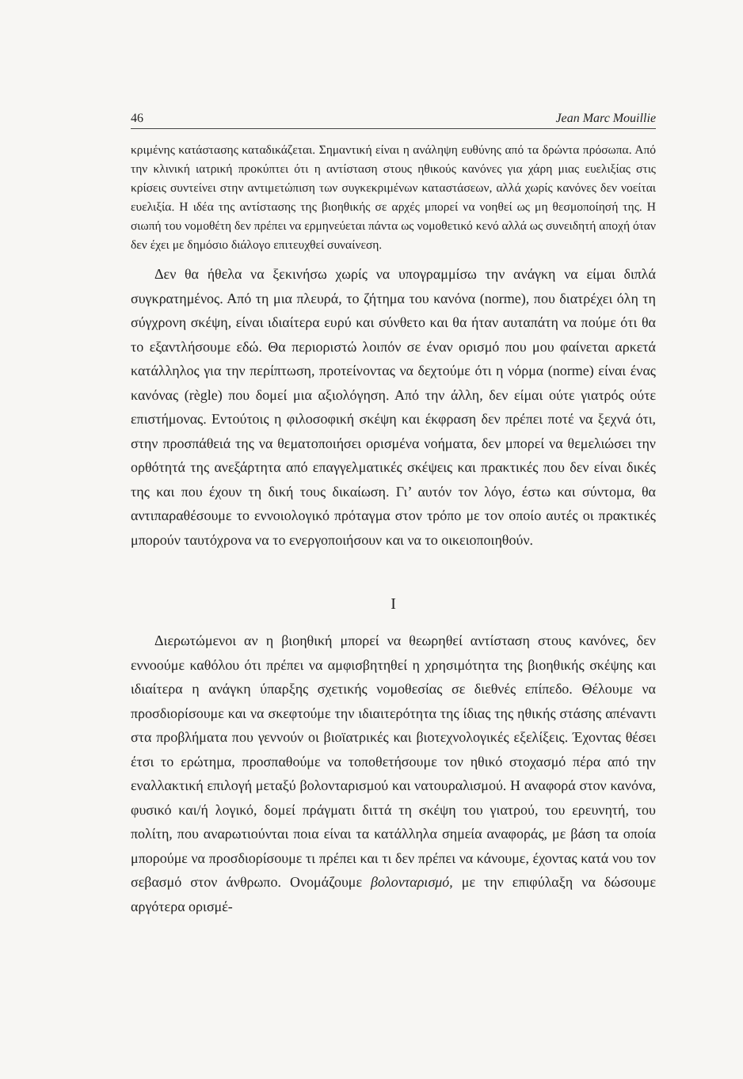46 Jean Marc Mouillie
κριμένης κατάστασης καταδικάζεται. Σημαντική είναι η ανάληψη ευθύνης από τα δρώντα πρόσωπα. Από την κλινική ιατρική προκύπτει ότι η αντίσταση στους ηθικούς κανόνες για χάρη μιας ευελιξίας στις κρίσεις συντείνει στην αντιμετώπιση των συγκεκριμένων καταστάσεων, αλλά χωρίς κανόνες δεν νοείται ευελιξία. Η ιδέα της αντίστασης της βιοηθικής σε αρχές μπορεί να νοηθεί ως μη θεσμοποίησή της. Η σιωπή του νομοθέτη δεν πρέπει να ερμηνεύεται πάντα ως νομοθετικό κενό αλλά ως συνειδητή αποχή όταν δεν έχει με δημόσιο διάλογο επιτευχθεί συναίνεση.
Δεν θα ήθελα να ξεκινήσω χωρίς να υπογραμμίσω την ανάγκη να είμαι διπλά συγκρατημένος. Από τη μια πλευρά, το ζήτημα του κανόνα (norme), που διατρέχει όλη τη σύγχρονη σκέψη, είναι ιδιαίτερα ευρύ και σύνθετο και θα ήταν αυταπάτη να πούμε ότι θα το εξαντλήσουμε εδώ. Θα περιοριστώ λοιπόν σε έναν ορισμό που μου φαίνεται αρκετά κατάλληλος για την περίπτωση, προτείνοντας να δεχτούμε ότι η νόρμα (norme) είναι ένας κανόνας (règle) που δομεί μια αξιολόγηση. Από την άλλη, δεν είμαι ούτε γιατρός ούτε επιστήμονας. Εντούτοις η φιλοσοφική σκέψη και έκφραση δεν πρέπει ποτέ να ξεχνά ότι, στην προσπάθειά της να θεματοποιήσει ορισμένα νοήματα, δεν μπορεί να θεμελιώσει την ορθότητά της ανεξάρτητα από επαγγελματικές σκέψεις και πρακτικές που δεν είναι δικές της και που έχουν τη δική τους δικαίωση. Γι’ αυτόν τον λόγο, έστω και σύντομα, θα αντιπαραθέσουμε το εννοιολογικό πρόταγμα στον τρόπο με τον οποίο αυτές οι πρακτικές μπορούν ταυτόχρονα να το ενεργοποιήσουν και να το οικειοποιηθούν.
I
Διερωτώμενοι αν η βιοηθική μπορεί να θεωρηθεί αντίσταση στους κανόνες, δεν εννοούμε καθόλου ότι πρέπει να αμφισβητηθεί η χρησιμότητα της βιοηθικής σκέψης και ιδιαίτερα η ανάγκη ύπαρξης σχετικής νομοθεσίας σε διεθνές επίπεδο. Θέλουμε να προσδιορίσουμε και να σκεφτούμε την ιδιαιτερότητα της ίδιας της ηθικής στάσης απέναντι στα προβλήματα που γεννούν οι βιοϊατρικές και βιοτεχνολογικές εξελίξεις. Έχοντας θέσει έτσι το ερώτημα, προσπαθούμε να τοποθετήσουμε τον ηθικό στοχασμό πέρα από την εναλλακτική επιλογή μεταξύ βολονταρισμού και νατουραλισμού. Η αναφορά στον κανόνα, φυσικό και/ή λογικό, δομεί πράγματι διττά τη σκέψη του γιατρού, του ερευνητή, του πολίτη, που αναρωτιούνται ποια είναι τα κατάλληλα σημεία αναφοράς, με βάση τα οποία μπορούμε να προσδιορίσουμε τι πρέπει και τι δεν πρέπει να κάνουμε, έχοντας κατά νου τον σεβασμό στον άνθρωπο. Ονομάζουμε βολονταρισμό, με την επιφύλαξη να δώσουμε αργότερα ορισμέ-